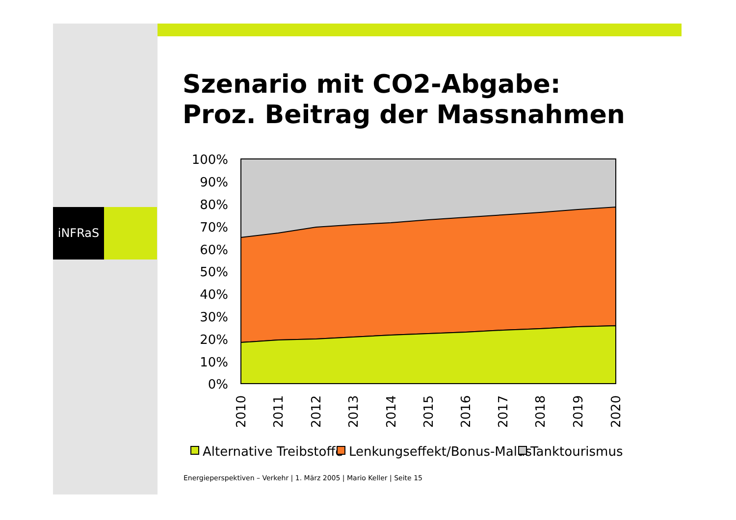iNFRaS
Szenario mit CO2-Abgabe:
Proz. Beitrag der Massnahmen
100%
90%
80%
70%
60%
50%
40%
30%
20%
10%
0%
2010
2011
2012
2013
2014
2015
2016
2017
2018
2019
2020
Alternative Treibstoffe
Lenkungseffekt/Bonus-Malus
Tanktourismus
Energieperspektiven – Verkehr | 1. März 2005 | Mario Keller | Seite 15